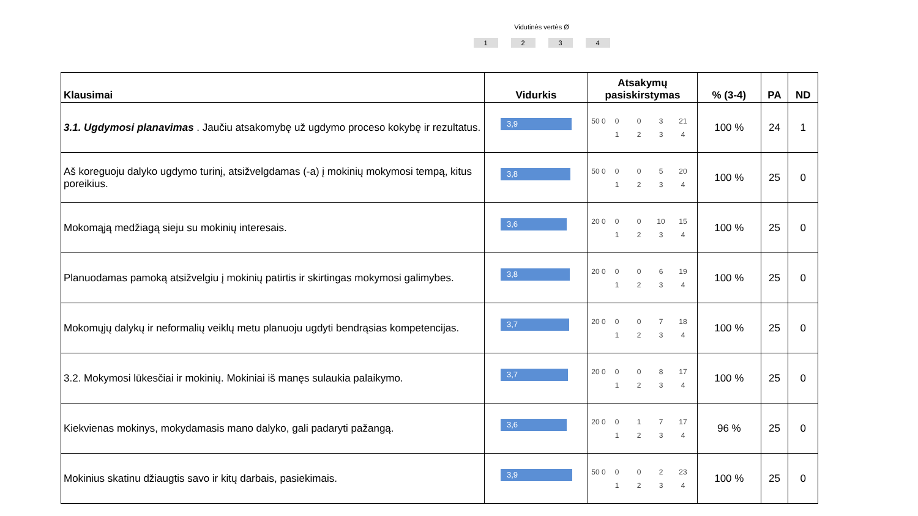Vidutinės vertės Ø
1234
| Klausimai | Vidurkis | Atsakymų pasiskirstymas | % (3-4) | PA | ND |
| --- | --- | --- | --- | --- | --- |
| 3.1. Ugdymosi planavimas . Jaučiu atsakomybę už ugdymo proceso kokybę ir rezultatus. | 3,9 | 50 0 0 0 3 21 1 2 3 4 | 100 % | 24 | 1 |
| Aš koreguoju dalyko ugdymo turinį, atsižvelgdamas (-a) į mokinių mokymosi tempą, kitus poreikius. | 3,8 | 50 0 0 0 5 20 1 2 3 4 | 100 % | 25 | 0 |
| Mokomąją medžiagą sieju su mokinių interesais. | 3,6 | 20 0 0 0 10 15 1 2 3 4 | 100 % | 25 | 0 |
| Planuodamas pamoką atsižvelgiu į mokinių patirtis ir skirtingas mokymosi galimybes. | 3,8 | 20 0 0 0 6 19 1 2 3 4 | 100 % | 25 | 0 |
| Mokomųjų dalykų ir neformalių veiklų metu planuoju ugdyti bendrąsias kompetencijas. | 3,7 | 20 0 0 0 7 18 1 2 3 4 | 100 % | 25 | 0 |
| 3.2. Mokymosi lūkesčiai ir mokinių. Mokiniai iš manęs sulaukia palaikymo. | 3,7 | 20 0 0 0 8 17 1 2 3 4 | 100 % | 25 | 0 |
| Kiekvienas mokinys, mokydamasis mano dalyko, gali padaryti pažangą. | 3,6 | 20 0 0 1 7 17 1 2 3 4 | 96 % | 25 | 0 |
| Mokinius skatinu džiaugtis savo ir kitų darbais, pasiekimais. | 3,9 | 50 0 0 0 2 23 1 2 3 4 | 100 % | 25 | 0 |